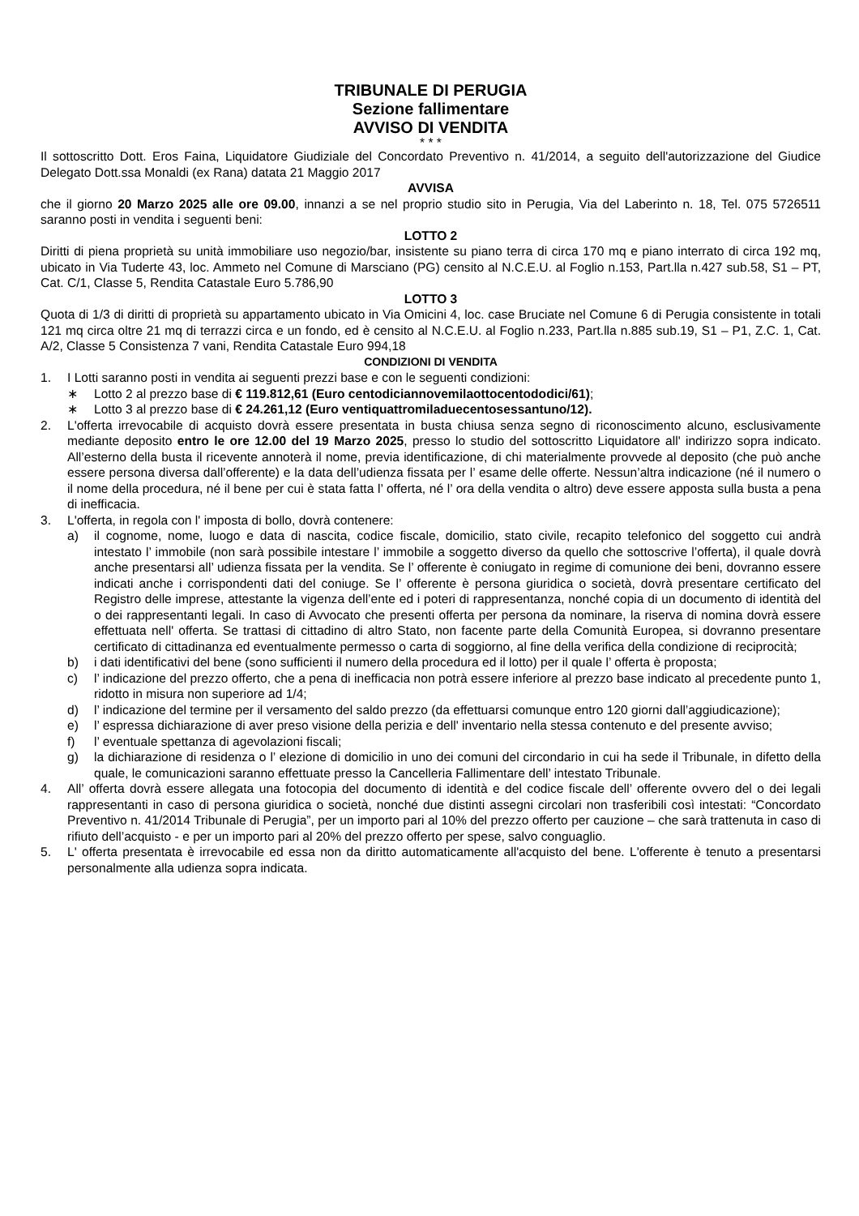TRIBUNALE DI PERUGIA
Sezione fallimentare
AVVISO DI VENDITA
* * *
Il sottoscritto Dott. Eros Faina, Liquidatore Giudiziale del Concordato Preventivo n. 41/2014, a seguito dell'autorizzazione del Giudice Delegato Dott.ssa Monaldi (ex Rana) datata 21 Maggio 2017
AVVISA
che il giorno 20 Marzo 2025 alle ore 09.00, innanzi a se nel proprio studio sito in Perugia, Via del Laberinto n. 18, Tel. 075 5726511 saranno posti in vendita i seguenti beni:
LOTTO 2
Diritti di piena proprietà su unità immobiliare uso negozio/bar, insistente su piano terra di circa 170 mq e piano interrato di circa 192 mq, ubicato in Via Tuderte 43, loc. Ammeto nel Comune di Marsciano (PG) censito al N.C.E.U. al Foglio n.153, Part.lla n.427 sub.58, S1 – PT, Cat. C/1, Classe 5, Rendita Catastale Euro 5.786,90
LOTTO 3
Quota di 1/3 di diritti di proprietà su appartamento ubicato in Via Omicini 4, loc. case Bruciate nel Comune 6 di Perugia consistente in totali 121 mq circa oltre 21 mq di terrazzi circa e un fondo, ed è censito al N.C.E.U. al Foglio n.233, Part.lla n.885 sub.19, S1 – P1, Z.C. 1, Cat. A/2, Classe 5 Consistenza 7 vani, Rendita Catastale Euro 994,18
CONDIZIONI DI VENDITA
1. I Lotti saranno posti in vendita ai seguenti prezzi base e con le seguenti condizioni:
∗ Lotto 2 al prezzo base di € 119.812,61 (Euro centodiciannovemilaottocentododici/61);
∗ Lotto 3 al prezzo base di € 24.261,12 (Euro ventiquattromiladuecentosessantuno/12).
2. L'offerta irrevocabile di acquisto dovrà essere presentata in busta chiusa senza segno di riconoscimento alcuno, esclusivamente mediante deposito entro le ore 12.00 del 19 Marzo 2025, presso lo studio del sottoscritto Liquidatore all' indirizzo sopra indicato. All’esterno della busta il ricevente annoterà il nome, previa identificazione, di chi materialmente provvede al deposito (che può anche essere persona diversa dall’offerente) e la data dell’udienza fissata per l’ esame delle offerte. Nessun’altra indicazione (né il numero o il nome della procedura, né il bene per cui è stata fatta l’ offerta, né l’ ora della vendita o altro) deve essere apposta sulla busta a pena di inefficacia.
3. L'offerta, in regola con l' imposta di bollo, dovrà contenere:
a) il cognome, nome, luogo e data di nascita, codice fiscale, domicilio, stato civile, recapito telefonico del soggetto cui andrà intestato l’ immobile (non sarà possibile intestare l’ immobile a soggetto diverso da quello che sottoscrive l’offerta), il quale dovrà anche presentarsi all’ udienza fissata per la vendita. Se l’ offerente è coniugato in regime di comunione dei beni, dovranno essere indicati anche i corrispondenti dati del coniuge. Se l’ offerente è persona giuridica o società, dovrà presentare certificato del Registro delle imprese, attestante la vigenza dell’ente ed i poteri di rappresentanza, nonché copia di un documento di identità del o dei rappresentanti legali. In caso di Avvocato che presenti offerta per persona da nominare, la riserva di nomina dovrà essere effettuata nell' offerta. Se trattasi di cittadino di altro Stato, non facente parte della Comunità Europea, si dovranno presentare certificato di cittadinanza ed eventualmente permesso o carta di soggiorno, al fine della verifica della condizione di reciprocità;
b) i dati identificativi del bene (sono sufficienti il numero della procedura ed il lotto) per il quale l’ offerta è proposta;
c) l’ indicazione del prezzo offerto, che a pena di inefficacia non potrà essere inferiore al prezzo base indicato al precedente punto 1, ridotto in misura non superiore ad 1/4;
d) l’ indicazione del termine per il versamento del saldo prezzo (da effettuarsi comunque entro 120 giorni dall’aggiudicazione);
e) l’ espressa dichiarazione di aver preso visione della perizia e dell' inventario nella stessa contenuto e del presente avviso;
f) l’ eventuale spettanza di agevolazioni fiscali;
g) la dichiarazione di residenza o l’ elezione di domicilio in uno dei comuni del circondario in cui ha sede il Tribunale, in difetto della quale, le comunicazioni saranno effettuate presso la Cancelleria Fallimentare dell’ intestato Tribunale.
4. All’ offerta dovrà essere allegata una fotocopia del documento di identità e del codice fiscale dell’ offerente ovvero del o dei legali rappresentanti in caso di persona giuridica o società, nonché due distinti assegni circolari non trasferibili così intestati: “Concordato Preventivo n. 41/2014 Tribunale di Perugia”, per un importo pari al 10% del prezzo offerto per cauzione – che sarà trattenuta in caso di rifiuto dell’acquisto - e per un importo pari al 20% del prezzo offerto per spese, salvo conguaglio.
5. L' offerta presentata è irrevocabile ed essa non da diritto automaticamente all'acquisto del bene. L'offerente è tenuto a presentarsi personalmente alla udienza sopra indicata.